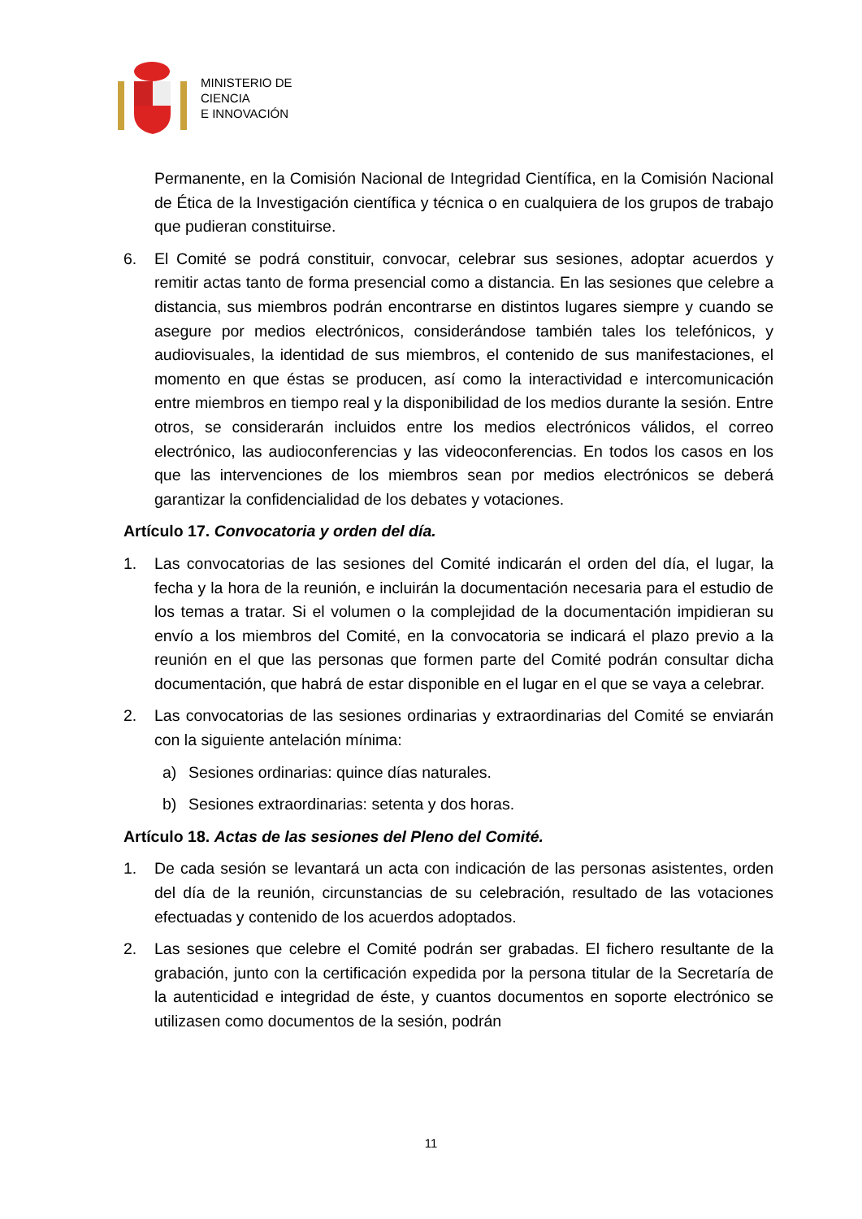MINISTERIO DE
CIENCIA
E INNOVACIÓN
Permanente, en la Comisión Nacional de Integridad Científica, en la Comisión Nacional de Ética de la Investigación científica y técnica o en cualquiera de los grupos de trabajo que pudieran constituirse.
6. El Comité se podrá constituir, convocar, celebrar sus sesiones, adoptar acuerdos y remitir actas tanto de forma presencial como a distancia. En las sesiones que celebre a distancia, sus miembros podrán encontrarse en distintos lugares siempre y cuando se asegure por medios electrónicos, considerándose también tales los telefónicos, y audiovisuales, la identidad de sus miembros, el contenido de sus manifestaciones, el momento en que éstas se producen, así como la interactividad e intercomunicación entre miembros en tiempo real y la disponibilidad de los medios durante la sesión. Entre otros, se considerarán incluidos entre los medios electrónicos válidos, el correo electrónico, las audioconferencias y las videoconferencias. En todos los casos en los que las intervenciones de los miembros sean por medios electrónicos se deberá garantizar la confidencialidad de los debates y votaciones.
Artículo 17. Convocatoria y orden del día.
1. Las convocatorias de las sesiones del Comité indicarán el orden del día, el lugar, la fecha y la hora de la reunión, e incluirán la documentación necesaria para el estudio de los temas a tratar. Si el volumen o la complejidad de la documentación impidieran su envío a los miembros del Comité, en la convocatoria se indicará el plazo previo a la reunión en el que las personas que formen parte del Comité podrán consultar dicha documentación, que habrá de estar disponible en el lugar en el que se vaya a celebrar.
2. Las convocatorias de las sesiones ordinarias y extraordinarias del Comité se enviarán con la siguiente antelación mínima:
a) Sesiones ordinarias: quince días naturales.
b) Sesiones extraordinarias: setenta y dos horas.
Artículo 18. Actas de las sesiones del Pleno del Comité.
1. De cada sesión se levantará un acta con indicación de las personas asistentes, orden del día de la reunión, circunstancias de su celebración, resultado de las votaciones efectuadas y contenido de los acuerdos adoptados.
2. Las sesiones que celebre el Comité podrán ser grabadas. El fichero resultante de la grabación, junto con la certificación expedida por la persona titular de la Secretaría de la autenticidad e integridad de éste, y cuantos documentos en soporte electrónico se utilizasen como documentos de la sesión, podrán
11